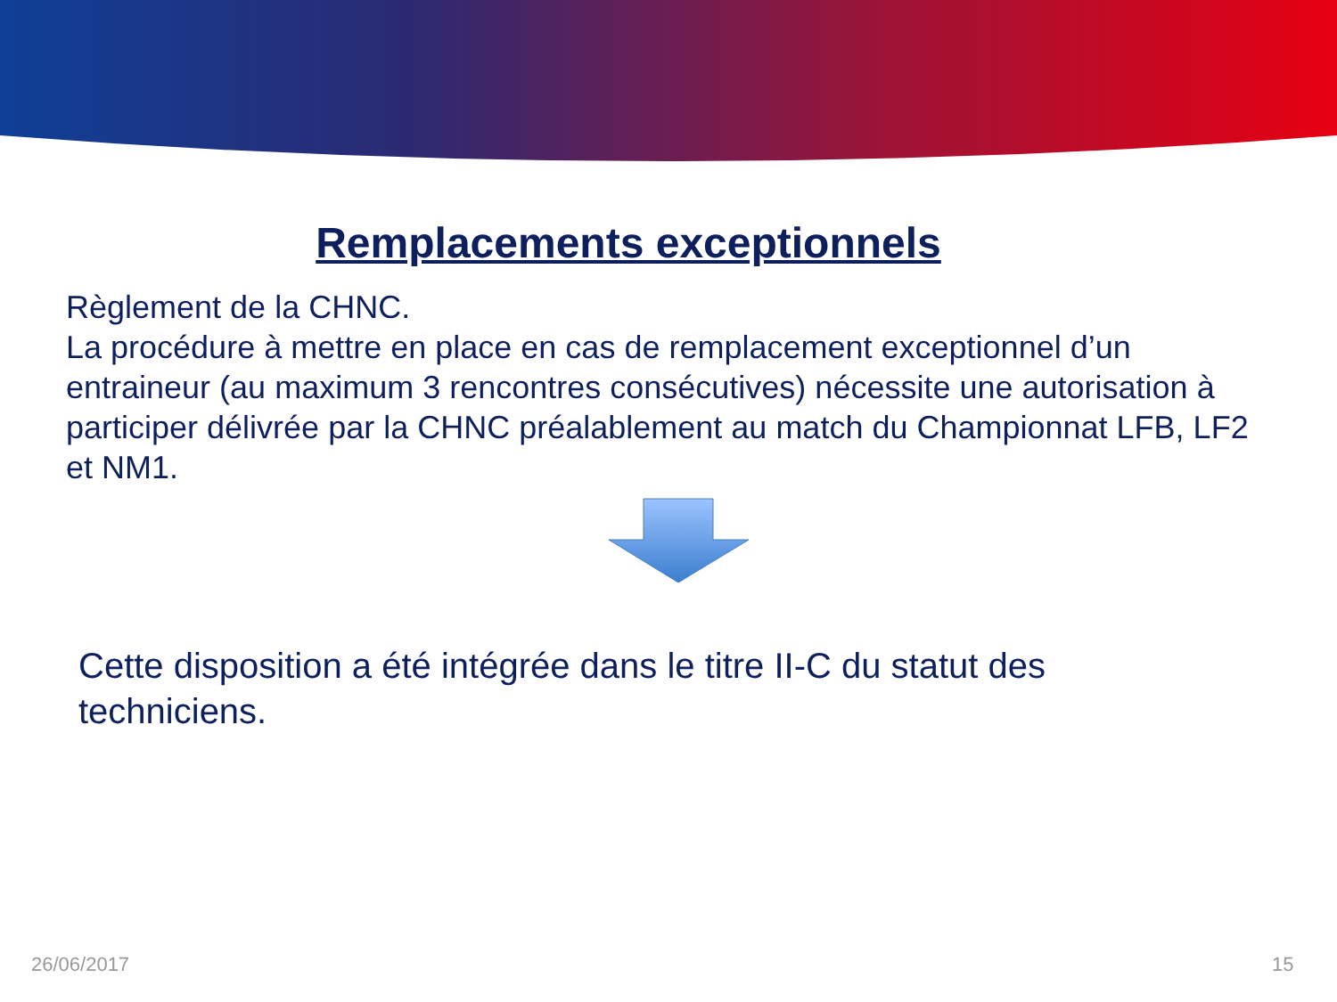Remplacements exceptionnels
Règlement de la CHNC.
La procédure à mettre en place en cas de remplacement exceptionnel d’un entraineur (au maximum 3 rencontres consécutives) nécessite une autorisation à participer délivrée par la CHNC préalablement au match du Championnat LFB, LF2 et NM1.
Cette disposition a été intégrée dans le titre II-C du statut des techniciens.
26/06/2017 15